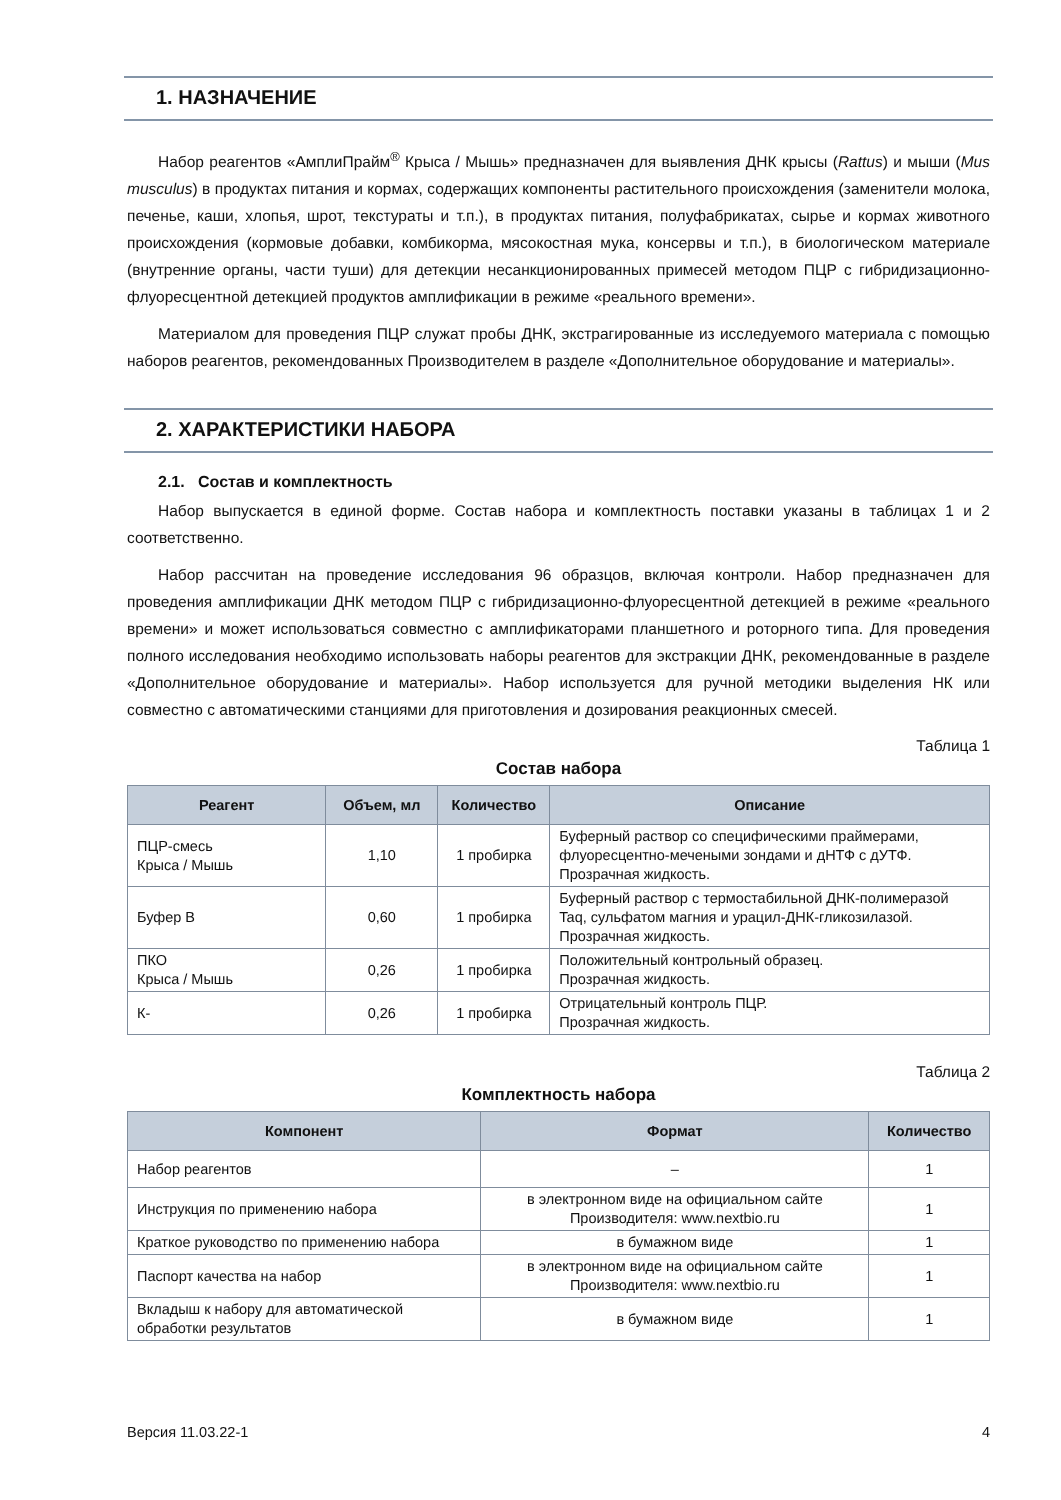1. НАЗНАЧЕНИЕ
Набор реагентов «АмплиПрайм<sup>®</sup> Крыса / Мышь» предназначен для выявления ДНК крысы (Rattus) и мыши (Mus musculus) в продуктах питания и кормах, содержащих компоненты растительного происхождения (заменители молока, печенье, каши, хлопья, шрот, текстураты и т.п.), в продуктах питания, полуфабрикатах, сырье и кормах животного происхождения (кормовые добавки, комбикорма, мясокостная мука, консервы и т.п.), в биологическом материале (внутренние органы, части туши) для детекции несанкционированных примесей методом ПЦР с гибридизационно-флуоресцентной детекцией продуктов амплификации в режиме «реального времени».
Материалом для проведения ПЦР служат пробы ДНК, экстрагированные из исследуемого материала с помощью наборов реагентов, рекомендованных Производителем в разделе «Дополнительное оборудование и материалы».
2. ХАРАКТЕРИСТИКИ НАБОРА
2.1. Состав и комплектность
Набор выпускается в единой форме. Состав набора и комплектность поставки указаны в таблицах 1 и 2 соответственно.
Набор рассчитан на проведение исследования 96 образцов, включая контроли. Набор предназначен для проведения амплификации ДНК методом ПЦР с гибридизационно-флуоресцентной детекцией в режиме «реального времени» и может использоваться совместно с амплификаторами планшетного и роторного типа. Для проведения полного исследования необходимо использовать наборы реагентов для экстракции ДНК, рекомендованные в разделе «Дополнительное оборудование и материалы». Набор используется для ручной методики выделения НК или совместно с автоматическими станциями для приготовления и дозирования реакционных смесей.
Таблица 1
Состав набора
| Реагент | Объем, мл | Количество | Описание |
| --- | --- | --- | --- |
| ПЦР-смесь Крыса / Мышь | 1,10 | 1 пробирка | Буферный раствор со специфическими праймерами, флуоресцентно-мечеными зондами и дНТФ с дУТФ. Прозрачная жидкость. |
| Буфер В | 0,60 | 1 пробирка | Буферный раствор с термостабильной ДНК-полимеразой Taq, сульфатом магния и урацил-ДНК-гликозилазой. Прозрачная жидкость. |
| ПКО Крыса / Мышь | 0,26 | 1 пробирка | Положительный контрольный образец. Прозрачная жидкость. |
| К- | 0,26 | 1 пробирка | Отрицательный контроль ПЦР. Прозрачная жидкость. |
Таблица 2
Комплектность набора
| Компонент | Формат | Количество |
| --- | --- | --- |
| Набор реагентов | – | 1 |
| Инструкция по применению набора | в электронном виде на официальном сайте Производителя: www.nextbio.ru | 1 |
| Краткое руководство по применению набора | в бумажном виде | 1 |
| Паспорт качества на набор | в электронном виде на официальном сайте Производителя: www.nextbio.ru | 1 |
| Вкладыш к набору для автоматической обработки результатов | в бумажном виде | 1 |
Версия 11.03.22-1 4